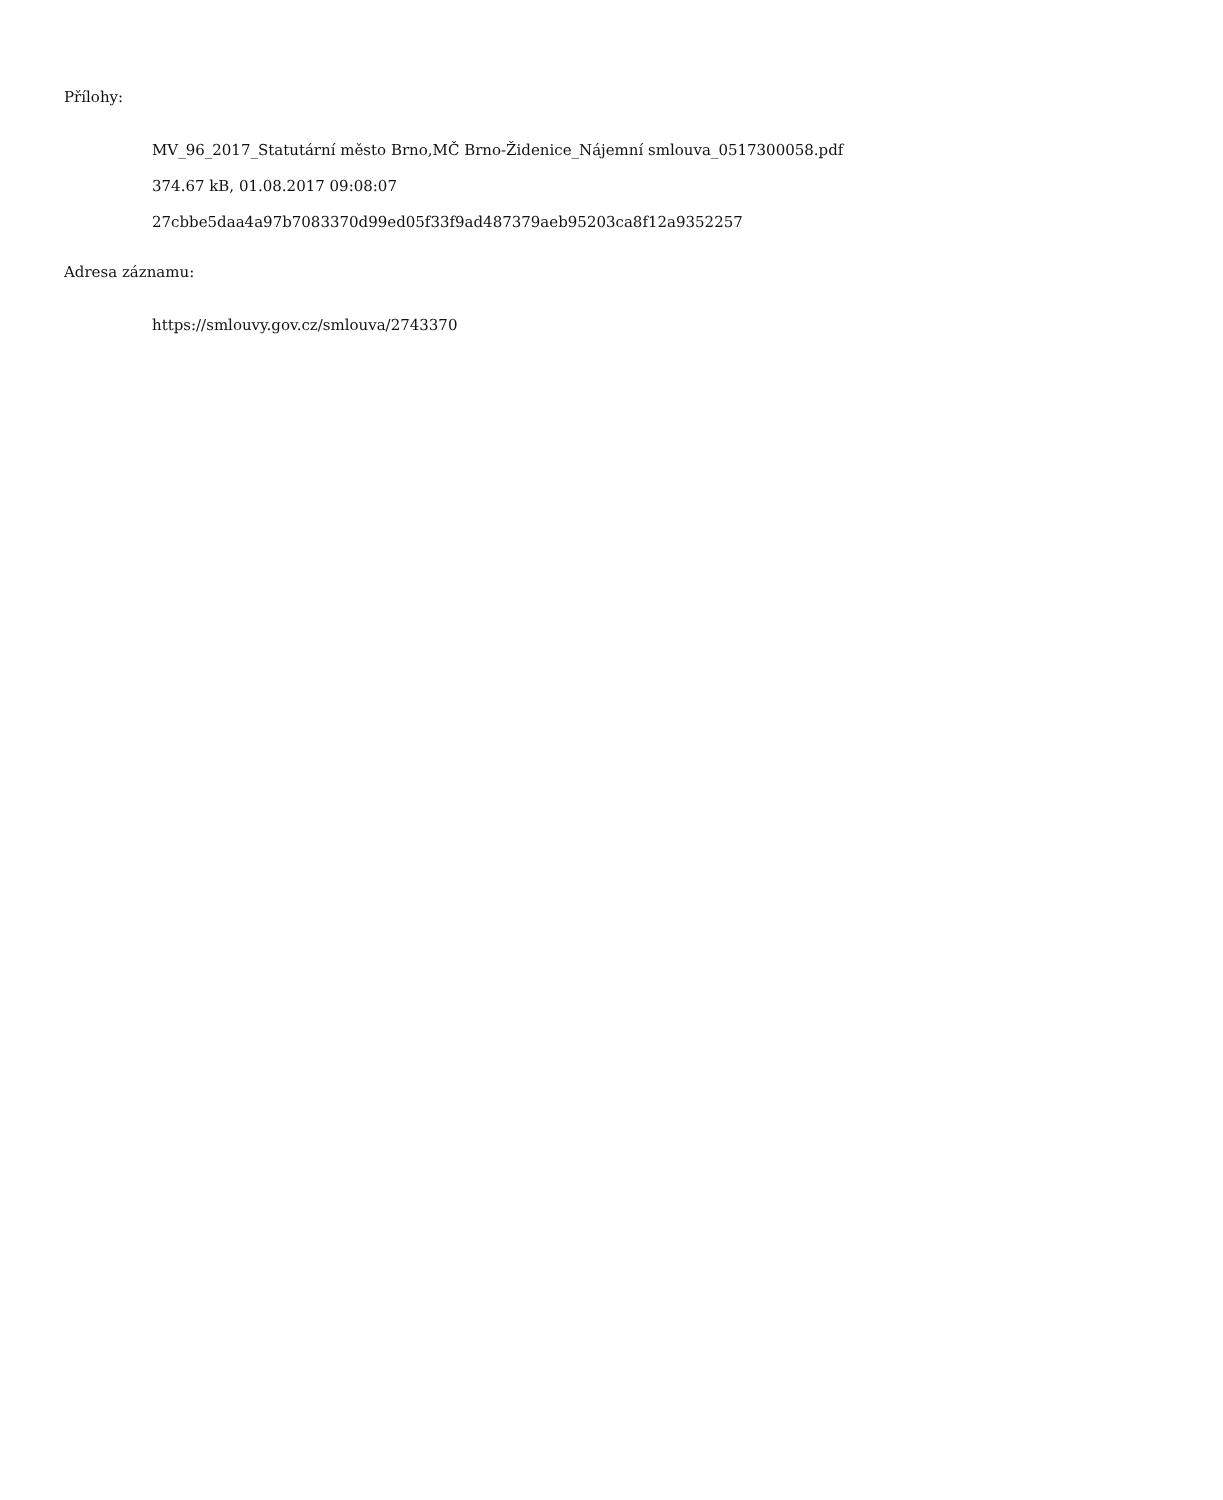Přílohy:
MV_96_2017_Statutární město Brno,MČ Brno-Židenice_Nájemní smlouva_0517300058.pdf
374.67 kB, 01.08.2017 09:08:07
27cbbe5daa4a97b7083370d99ed05f33f9ad487379aeb95203ca8f12a9352257
Adresa záznamu:
https://smlouvy.gov.cz/smlouva/2743370